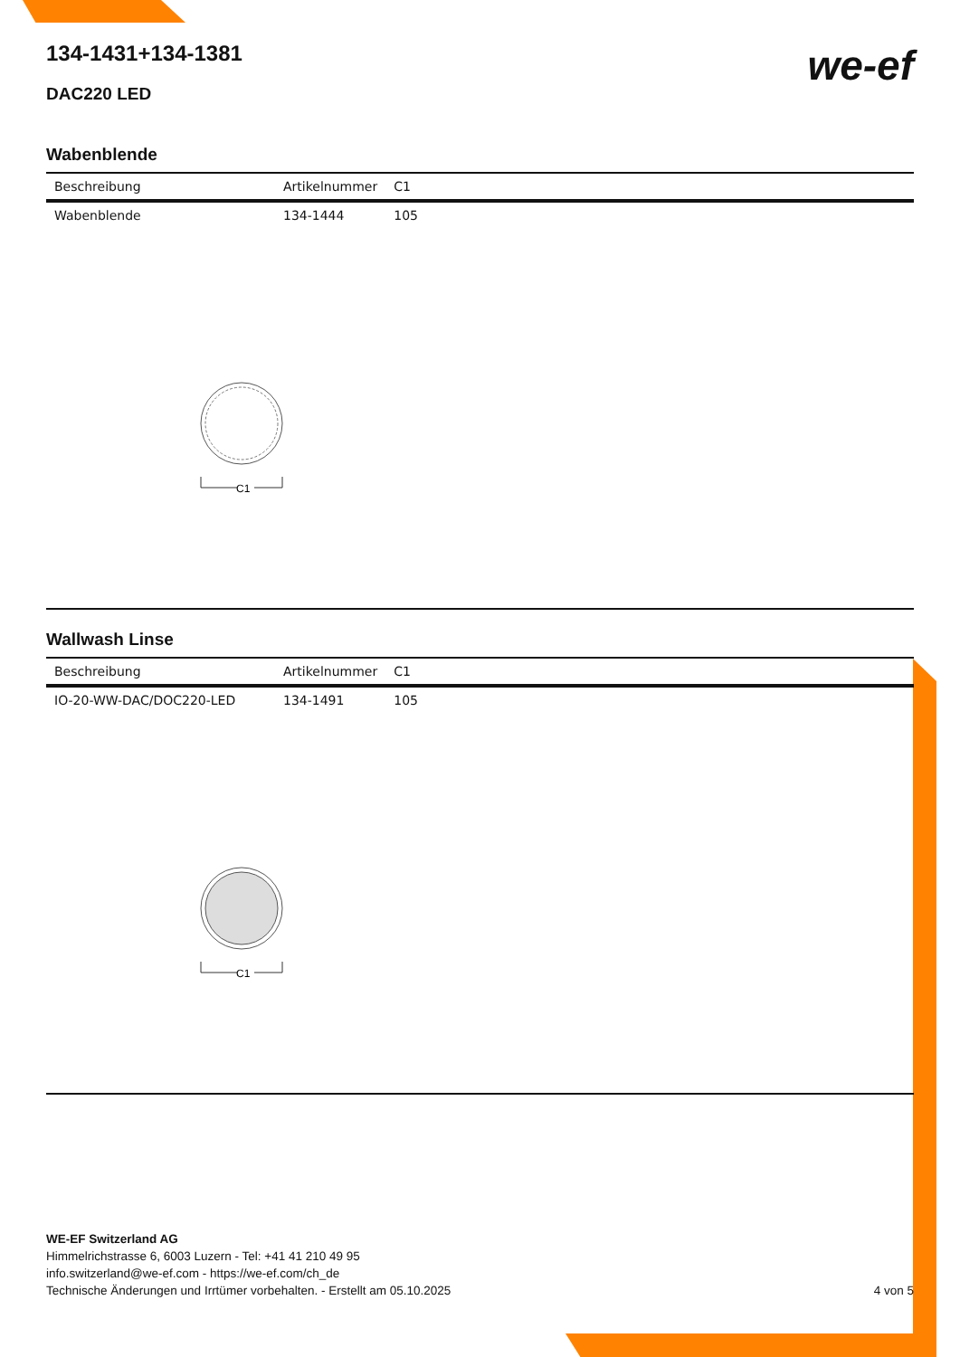we-ef
134-1431+134-1381
DAC220 LED
Wabenblende
| Beschreibung | Artikelnummer | C1 |
| --- | --- | --- |
| Wabenblende | 134-1444 | 105 |
C1
Wallwash Linse
| Beschreibung | Artikelnummer | C1 |
| --- | --- | --- |
| IO-20-WW-DAC/DOC220-LED | 134-1491 | 105 |
C1
WE-EF Switzerland AG
Himmelrichstrasse 6, 6003 Luzern - Tel: +41 41 210 49 95
info.switzerland@we-ef.com - https://we-ef.com/ch_de
Technische Änderungen und Irrtümer vorbehalten. - Erstellt am 05.10.2025 4 von 5